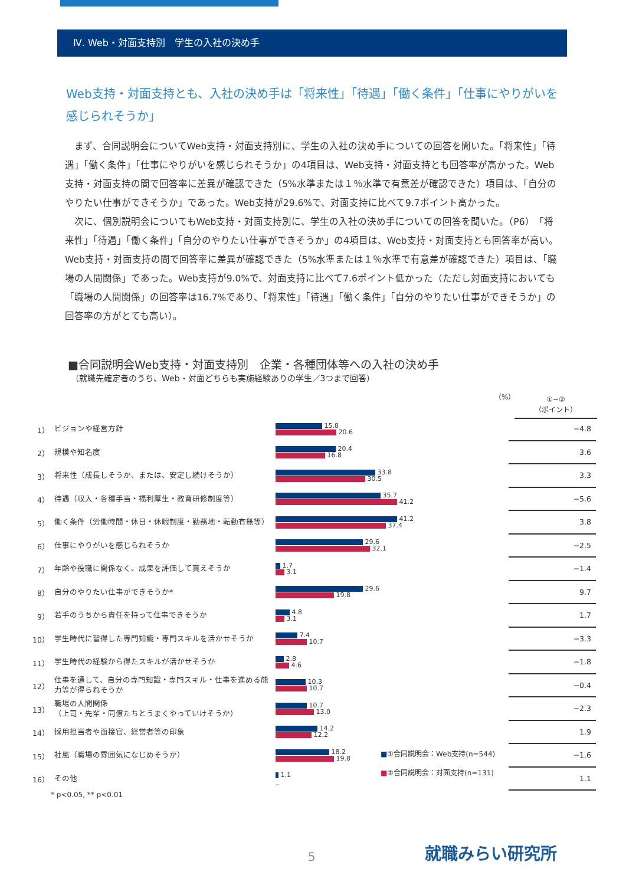Ⅳ. Web・対面支持別　学生の入社の決め手
Web支持・対面支持とも、入社の決め手は「将来性」「待遇」「働く条件」「仕事にやりがいを感じられそうか」
まず、合同説明会についてWeb支持・対面支持別に、学生の入社の決め手についての回答を聞いた。「将来性」「待遇」「働く条件」「仕事にやりがいを感じられそうか」の4項目は、Web支持・対面支持とも回答率が高かった。Web支持・対面支持の間で回答率に差異が確認できた（5%水準または１％水準で有意差が確認できた）項目は、「自分のやりたい仕事ができそうか」であった。Web支持が29.6%で、対面支持に比べて9.7ポイント高かった。
次に、個別説明会についてもWeb支持・対面支持別に、学生の入社の決め手についての回答を聞いた。（P6）「将来性」「待遇」「働く条件」「自分のやりたい仕事ができそうか」の4項目は、Web支持・対面支持とも回答率が高い。Web支持・対面支持の間で回答率に差異が確認できた（5%水準または１％水準で有意差が確認できた）項目は、「職場の人間関係」であった。Web支持が9.0%で、対面支持に比べて7.6ポイント低かった（ただし対面支持においても「職場の人間関係」の回答率は16.7%であり、「将来性」「待遇」「働く条件」「自分のやりたい仕事ができそうか」の回答率の方がとても高い）。
■合同説明会Web支持・対面支持別　企業・各種団体等への入社の決め手
（就職先確定者のうち、Web・対面どちらも実施経験ありの学生／3つまで回答）
（%）
①−②
（ポイント）
| 1） | ビジョンや経営方針 | 15.8 20.6 | −4.8 |
| 2） | 規模や知名度 | 20.4 16.8 | 3.6 |
| 3） | 将来性（成長しそうか、または、安定し続けそうか） | 33.8 30.5 | 3.3 |
| 4） | 待遇（収入・各種手当・福利厚生・教育研修制度等） | 35.7 41.2 | −5.6 |
| 5） | 働く条件（労働時間・休日・休暇制度・勤務地・転勤有無等） | 41.2 37.4 | 3.8 |
| 6） | 仕事にやりがいを感じられそうか | 29.6 32.1 | −2.5 |
| 7） | 年齢や役職に関係なく、成果を評価して貰えそうか | 1.7 3.1 | −1.4 |
| 8） | 自分のやりたい仕事ができそうか* | 29.6 19.8 | 9.7 |
| 9） | 若手のうちから責任を持って仕事できそうか | 4.8 3.1 | 1.7 |
| 10） | 学生時代に習得した専門知識・専門スキルを活かせそうか | 7.4 10.7 | −3.3 |
| 11） | 学生時代の経験から得たスキルが活かせそうか | 2.8 4.6 | −1.8 |
| 12） | 仕事を通して、自分の専門知識・専門スキル・仕事を進める能力等が得られそうか | 10.3 10.7 | −0.4 |
| 13） | 職場の人間関係 （上司・先輩・同僚たちとうまくやっていけそうか） | 10.7 13.0 | −2.3 |
| 14） | 採用担当者や面接官、経営者等の印象 | 14.2 12.2 | 1.9 |
| 15） | 社風（職場の雰囲気になじめそうか） | 18.2 19.8 | −1.6 |
| 16） | その他 | 1.1 _ | 1.1 |
■①合同説明会：Web支持(n=544)
■②合同説明会：対面支持(n=131)
* p<0.05, ** p<0.01
5 就職みらい研究所